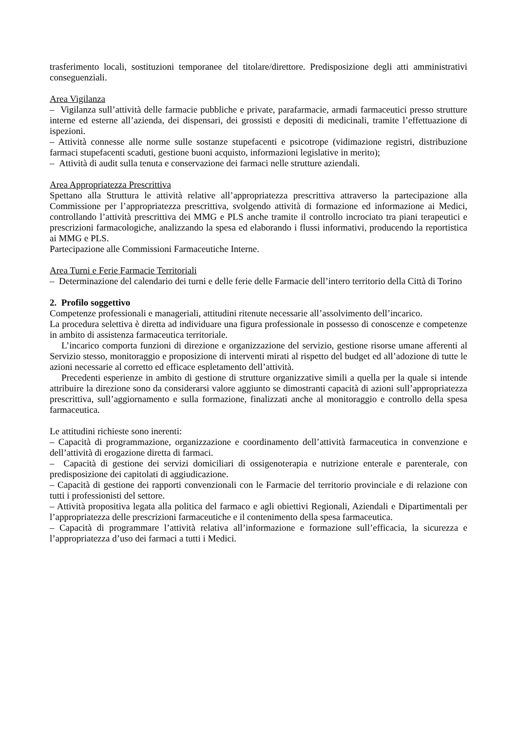trasferimento locali, sostituzioni temporanee del titolare/direttore. Predisposizione degli atti amministrativi conseguenziali.
Area Vigilanza
– Vigilanza sull’attività delle farmacie pubbliche e private, parafarmacie, armadi farmaceutici presso strutture interne ed esterne all’azienda, dei dispensari, dei grossisti e depositi di medicinali, tramite l’effettuazione di ispezioni.
– Attività connesse alle norme sulle sostanze stupefacenti e psicotrope (vidimazione registri, distribuzione farmaci stupefacenti scaduti, gestione buoni acquisto, informazioni legislative in merito);
– Attività di audit sulla tenuta e conservazione dei farmaci nelle strutture aziendali.
Area Appropriatezza Prescrittiva
Spettano alla Struttura le attività relative all’appropriatezza prescrittiva attraverso la partecipazione alla Commissione per l’appropriatezza prescrittiva, svolgendo attività di formazione ed informazione ai Medici, controllando l’attività prescrittiva dei MMG e PLS anche tramite il controllo incrociato tra piani terapeutici e prescrizioni farmacologiche, analizzando la spesa ed elaborando i flussi informativi, producendo la reportistica ai MMG e PLS.
Partecipazione alle Commissioni Farmaceutiche Interne.
Area Turni e Ferie Farmacie Territoriali
– Determinazione del calendario dei turni e delle ferie delle Farmacie dell’intero territorio della Città di Torino
2. Profilo soggettivo
Competenze professionali e manageriali, attitudini ritenute necessarie all’assolvimento dell’incarico.
La procedura selettiva è diretta ad individuare una figura professionale in possesso di conoscenze e competenze in ambito di assistenza farmaceutica territoriale.
L’incarico comporta funzioni di direzione e organizzazione del servizio, gestione risorse umane afferenti al Servizio stesso, monitoraggio e proposizione di interventi mirati al rispetto del budget ed all’adozione di tutte le azioni necessarie al corretto ed efficace espletamento dell’attività.
Precedenti esperienze in ambito di gestione di strutture organizzative simili a quella per la quale si intende attribuire la direzione sono da considerarsi valore aggiunto se dimostranti capacità di azioni sull’appropriatezza prescrittiva, sull’aggiornamento e sulla formazione, finalizzati anche al monitoraggio e controllo della spesa farmaceutica.
Le attitudini richieste sono inerenti:
– Capacità di programmazione, organizzazione e coordinamento dell’attività farmaceutica in convenzione e dell’attività di erogazione diretta di farmaci.
– Capacità di gestione dei servizi domiciliari di ossigenoterapia e nutrizione enterale e parenterale, con predisposizione dei capitolati di aggiudicazione.
– Capacità di gestione dei rapporti convenzionali con le Farmacie del territorio provinciale e di relazione con tutti i professionisti del settore.
– Attività propositiva legata alla politica del farmaco e agli obiettivi Regionali, Aziendali e Dipartimentali per l’appropriatezza delle prescrizioni farmaceutiche e il contenimento della spesa farmaceutica.
– Capacità di programmare l’attività relativa all’informazione e formazione sull’efficacia, la sicurezza e l’appropriatezza d’uso dei farmaci a tutti i Medici.